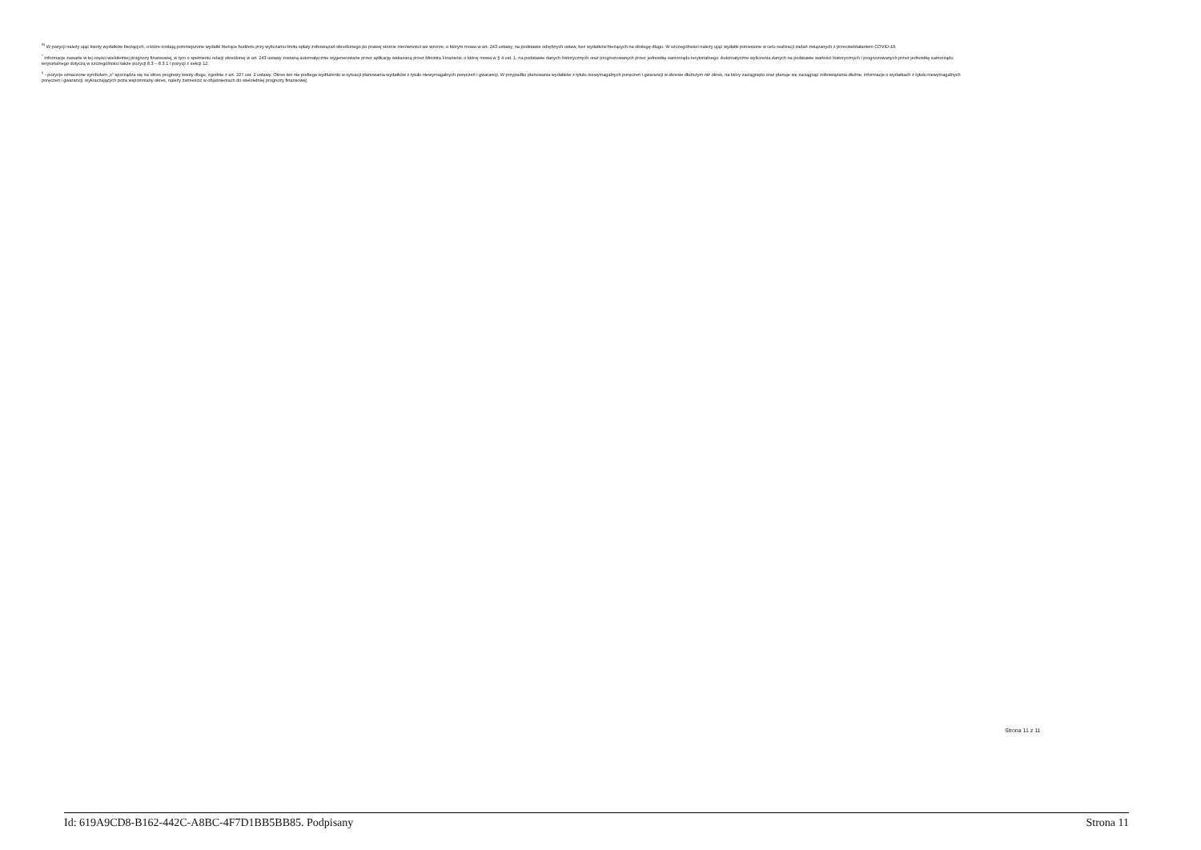<sup>9)</sup> W pozycji należy ująć kwoty wydatków bieżących, o które zostają pomniejszone wydatki bieżące budżetu przy wyliczaniu limitu spłaty zobowiązań określonego po prawej stronie nierówności we wzorze, o którym mowa w art. 243 ustawy, na podstawie odrębnych ustaw, bez wydatków bieżących na obsługę długu. W szczególności należy ująć wydatki poniesione w celu realizacji zadań związanych z przeciwdziałaniem COVID-19.
<sup>*</sup> Informacje zawarte w tej części wieloletniej prognozy finansowej, w tym o spełnieniu relacji określonej w art. 243 ustawy zostaną automatycznie wygenerowane przez aplikację wskazaną przez Ministra Finansów, o której mowa w § 4 ust. 1, na podstawie danych historycznych oraz prognozowanych przez jednostkę samorządu terytorialnego. Automatyczne wyliczenia danych na podstawie wartości historycznych i prognozowanych przez jednostkę samorządu terytorialnego dotyczą w szczególności także pozycji 8.3 – 8.3.1 i pozycji z sekcji 12.
<sup>x</sup> - pozycje oznaczone symbolem „x” sporządza się na okres prognozy kwoty długu, zgodnie z art. 227 ust. 2 ustawy. Okres ten nie podlega wydłużeniu w sytuacji planowania wydatków z tytułu niewymagalnych poręczeń i gwarancji. W przypadku planowania wydatków z tytułu niewymagalnych poręczeń i gwarancji w okresie dłuższym niż okres, na który zaciągnięto oraz planuje się zaciągnąć zobowiązania dłużne, informacje o wydatkach z tytułu niewymagalnych poręczeń i gwarancji, wykraczających poza wspomniany okres, należy zamieścić w objaśnieniach do wieloletniej prognozy finansowej.
Strona 11 z 11
Id: 619A9CD8-B162-442C-A8BC-4F7D1BB5BB85. Podpisany Strona 11